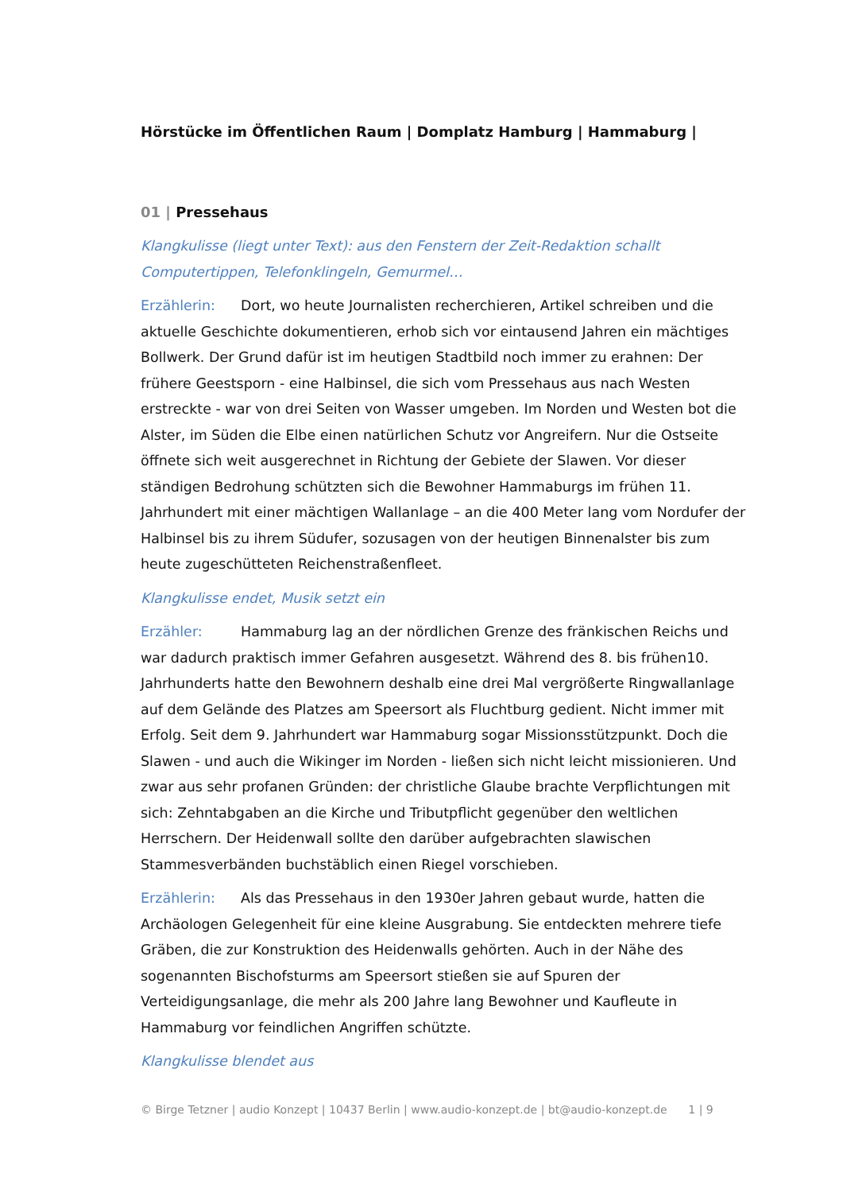Hörstücke im Öffentlichen Raum | Domplatz Hamburg | Hammaburg |
01 | Pressehaus
Klangkulisse (liegt unter Text): aus den Fenstern der Zeit-Redaktion schallt Computertippen, Telefonklingeln, Gemurmel…
Erzählerin: Dort, wo heute Journalisten recherchieren, Artikel schreiben und die aktuelle Geschichte dokumentieren, erhob sich vor eintausend Jahren ein mächtiges Bollwerk. Der Grund dafür ist im heutigen Stadtbild noch immer zu erahnen: Der frühere Geestsporn - eine Halbinsel, die sich vom Pressehaus aus nach Westen erstreckte - war von drei Seiten von Wasser umgeben. Im Norden und Westen bot die Alster, im Süden die Elbe einen natürlichen Schutz vor Angreifern. Nur die Ostseite öffnete sich weit ausgerechnet in Richtung der Gebiete der Slawen. Vor dieser ständigen Bedrohung schützten sich die Bewohner Hammaburgs im frühen 11. Jahrhundert mit einer mächtigen Wallanlage – an die 400 Meter lang vom Nordufer der Halbinsel bis zu ihrem Südufer, sozusagen von der heutigen Binnenalster bis zum heute zugeschütteten Reichenstraßenfleet.
Klangkulisse endet, Musik setzt ein
Erzähler: Hammaburg lag an der nördlichen Grenze des fränkischen Reichs und war dadurch praktisch immer Gefahren ausgesetzt. Während des 8. bis frühen10. Jahrhunderts hatte den Bewohnern deshalb eine drei Mal vergrößerte Ringwallanlage auf dem Gelände des Platzes am Speersort als Fluchtburg gedient. Nicht immer mit Erfolg. Seit dem 9. Jahrhundert war Hammaburg sogar Missionsstützpunkt. Doch die Slawen - und auch die Wikinger im Norden - ließen sich nicht leicht missionieren. Und zwar aus sehr profanen Gründen: der christliche Glaube brachte Verpflichtungen mit sich: Zehntabgaben an die Kirche und Tributpflicht gegenüber den weltlichen Herrschern. Der Heidenwall sollte den darüber aufgebrachten slawischen Stammesverbänden buchstäblich einen Riegel vorschieben.
Erzählerin: Als das Pressehaus in den 1930er Jahren gebaut wurde, hatten die Archäologen Gelegenheit für eine kleine Ausgrabung. Sie entdeckten mehrere tiefe Gräben, die zur Konstruktion des Heidenwalls gehörten. Auch in der Nähe des sogenannten Bischofsturms am Speersort stießen sie auf Spuren der Verteidigungsanlage, die mehr als 200 Jahre lang Bewohner und Kaufleute in Hammaburg vor feindlichen Angriffen schützte.
Klangkulisse blendet aus
© Birge Tetzner | audio Konzept | 10437 Berlin | www.audio-konzept.de | bt@audio-konzept.de 1 | 9